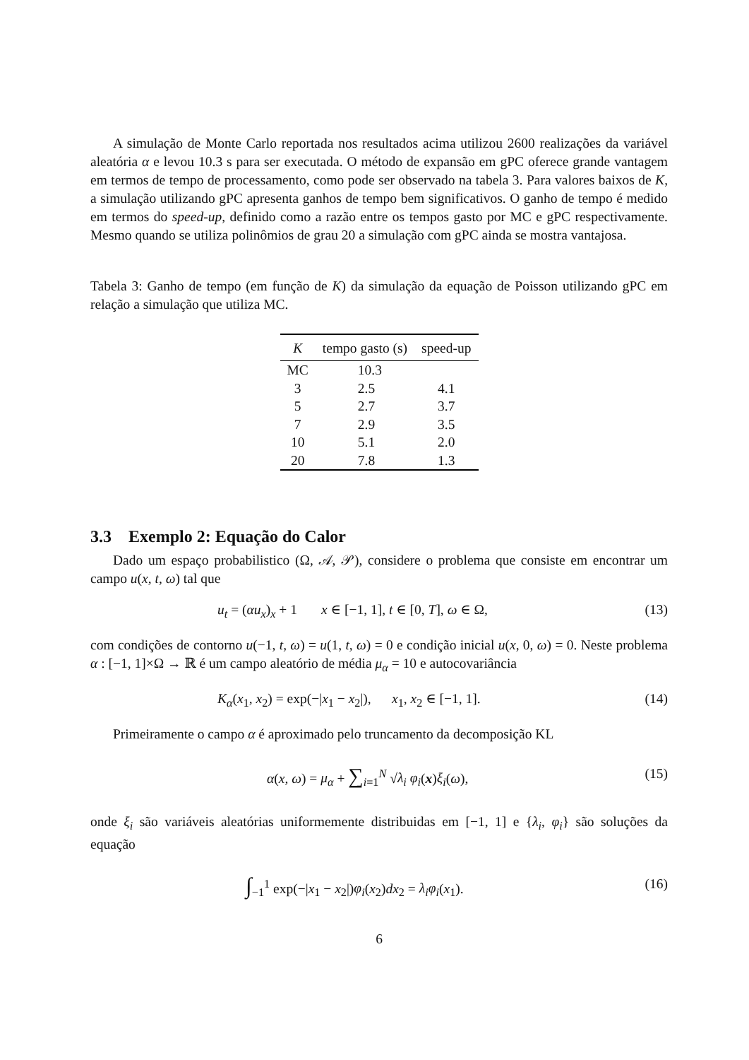A simulação de Monte Carlo reportada nos resultados acima utilizou 2600 realizações da variável aleatória α e levou 10.3 s para ser executada. O método de expansão em gPC oferece grande vantagem em termos de tempo de processamento, como pode ser observado na tabela 3. Para valores baixos de K, a simulação utilizando gPC apresenta ganhos de tempo bem significativos. O ganho de tempo é medido em termos do speed-up, definido como a razão entre os tempos gasto por MC e gPC respectivamente. Mesmo quando se utiliza polinômios de grau 20 a simulação com gPC ainda se mostra vantajosa.
Tabela 3: Ganho de tempo (em função de K) da simulação da equação de Poisson utilizando gPC em relação a simulação que utiliza MC.
| K | tempo gasto (s) | speed-up |
| --- | --- | --- |
| MC | 10.3 | |
| 3 | 2.5 | 4.1 |
| 5 | 2.7 | 3.7 |
| 7 | 2.9 | 3.5 |
| 10 | 5.1 | 2.0 |
| 20 | 7.8 | 1.3 |
3.3 Exemplo 2: Equação do Calor
Dado um espaço probabilistico (Ω, 𝒜, 𝒫), considere o problema que consiste em encontrar um campo u(x, t, ω) tal que
u<sub>t</sub> = (αu<sub>x</sub>)<sub>x</sub> + 1 x ∈ [−1, 1], t ∈ [0, T], ω ∈ Ω, (13)
com condições de contorno u(−1, t, ω) = u(1, t, ω) = 0 e condição inicial u(x, 0, ω) = 0. Neste problema α : [−1, 1]×Ω → ℝ é um campo aleatório de média μ<sub>α</sub> = 10 e autocovariância
K<sub>α</sub>(x<sub>1</sub>, x<sub>2</sub>) = exp(−|x<sub>1</sub> − x<sub>2</sub>|), x<sub>1</sub>, x<sub>2</sub> ∈ [−1, 1]. (14)
Primeiramente o campo α é aproximado pelo truncamento da decomposição KL
α(x, ω) = μ<sub>α</sub> + ∑<sub>i=1</sub><sup>N</sup> √λ<sub>i</sub> φ<sub>i</sub>(x)ξ<sub>i</sub>(ω), (15)
onde ξ<sub>i</sub> são variáveis aleatórias uniformemente distribuidas em [−1, 1] e {λ<sub>i</sub>, φ<sub>i</sub>} são soluções da equação
∫<sub>−1</sub><sup>1</sup> exp(−|x<sub>1</sub> − x<sub>2</sub>|)φ<sub>i</sub>(x<sub>2</sub>)dx<sub>2</sub> = λ<sub>i</sub>φ<sub>i</sub>(x<sub>1</sub>). (16)
6